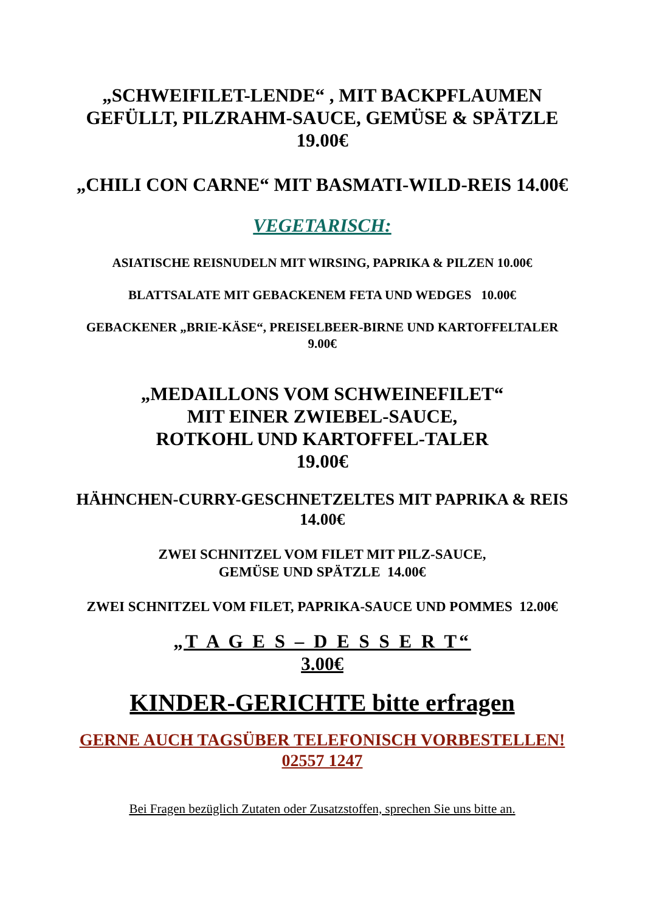„SCHWEIFILET-LENDE“ , MIT BACKPFLAUMEN
GEFÜLLT, PILZRAHM-SAUCE, GEMÜSE & SPÄTZLE
19.00€
„CHILI CON CARNE“ MIT BASMATI-WILD-REIS 14.00€
VEGETARISCH:
ASIATISCHE REISNUDELN MIT WIRSING, PAPRIKA & PILZEN 10.00€
BLATTSALATE MIT GEBACKENEM FETA UND WEDGES 10.00€
GEBACKENER „BRIE-KÄSE“, PREISELBEER-BIRNE UND KARTOFFELTALER
9.00€
„MEDAILLONS VOM SCHWEINEFILET“
MIT EINER ZWIEBEL-SAUCE,
ROTKOHL UND KARTOFFEL-TALER
19.00€
HÄHNCHEN-CURRY-GESCHNETZELTES MIT PAPRIKA & REIS
14.00€
ZWEI SCHNITZEL VOM FILET MIT PILZ-SAUCE,
GEMÜSE UND SPÄTZLE 14.00€
ZWEI SCHNITZEL VOM FILET, PAPRIKA-SAUCE UND POMMES 12.00€
„T A G E S – D E S S E R T“
3.00€
KINDER-GERICHTE bitte erfragen
GERNE AUCH TAGSÜBER TELEFONISCH VORBESTELLEN!
02557 1247
Bei Fragen bezüglich Zutaten oder Zusatzstoffen, sprechen Sie uns bitte an.